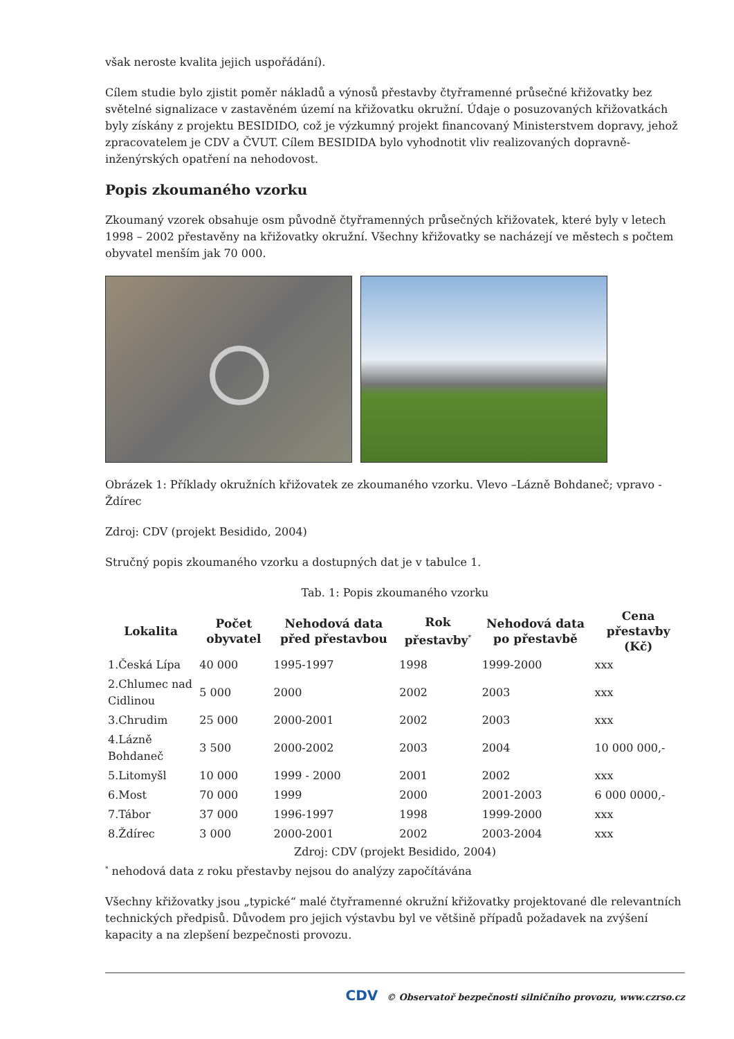však neroste kvalita jejich uspořádání).
Cílem studie bylo zjistit poměr nákladů a výnosů přestavby čtyřramenné průsečné křižovatky bez světelné signalizace v zastavěném území na křižovatku okružní. Údaje o posuzovaných křižovatkách byly získány z projektu BESIDIDO, což je výzkumný projekt financovaný Ministerstvem dopravy, jehož zpracovatelem je CDV a ČVUT. Cílem BESIDIDA bylo vyhodnotit vliv realizovaných dopravně-inženýrských opatření na nehodovost.
Popis zkoumaného vzorku
Zkoumaný vzorek obsahuje osm původně čtyřramenných průsečných křižovatek, které byly v letech 1998 – 2002 přestavěny na křižovatky okružní. Všechny křižovatky se nacházejí ve městech s počtem obyvatel menším jak 70 000.
Obrázek 1: Příklady okružních křižovatek ze zkoumaného vzorku. Vlevo –Lázně Bohdaneč; vpravo - Ždírec
Zdroj: CDV (projekt Besidido, 2004)
Stručný popis zkoumaného vzorku a dostupných dat je v tabulce 1.
Tab. 1: Popis zkoumaného vzorku
| Lokalita | Počet obyvatel | Nehodová data před přestavbou | Rok přestavby<sup>*</sup> | Nehodová data po přestavbě | Cena přestavby (Kč) |
| --- | --- | --- | --- | --- | --- |
| 1.Česká Lípa | 40 000 | 1995-1997 | 1998 | 1999-2000 | xxx |
| 2.Chlumec nad Cidlinou | 5 000 | 2000 | 2002 | 2003 | xxx |
| 3.Chrudim | 25 000 | 2000-2001 | 2002 | 2003 | xxx |
| 4.Lázně Bohdaneč | 3 500 | 2000-2002 | 2003 | 2004 | 10 000 000,- |
| 5.Litomyšl | 10 000 | 1999 - 2000 | 2001 | 2002 | xxx |
| 6.Most | 70 000 | 1999 | 2000 | 2001-2003 | 6 000 0000,- |
| 7.Tábor | 37 000 | 1996-1997 | 1998 | 1999-2000 | xxx |
| 8.Ždírec | 3 000 | 2000-2001 | 2002 | 2003-2004 | xxx |
Zdroj: CDV (projekt Besidido, 2004)
<sup>*</sup> nehodová data z roku přestavby nejsou do analýzy započítávána
Všechny křižovatky jsou „typické“ malé čtyřramenné okružní křižovatky projektované dle relevantních technických předpisů. Důvodem pro jejich výstavbu byl ve většině případů požadavek na zvýšení kapacity a na zlepšení bezpečnosti provozu.
CDV © Observatoř bezpečnosti silničního provozu, www.czrso.cz